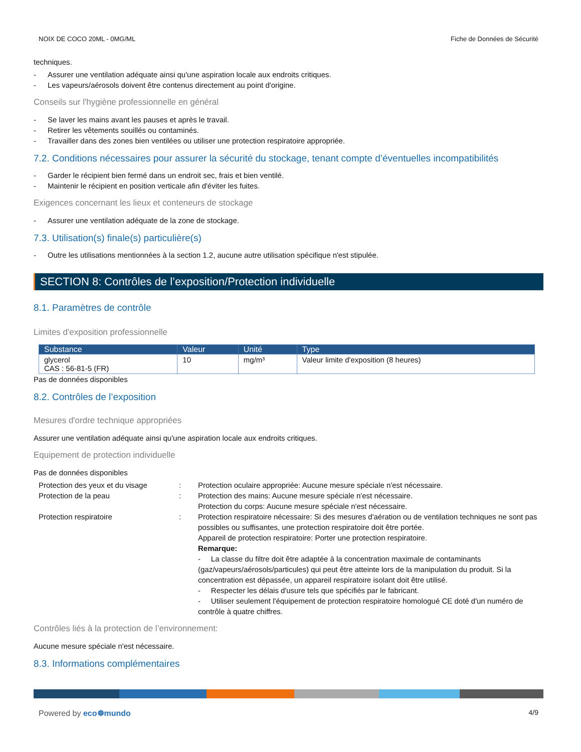NOIX DE COCO 20ML - 0MG/ML Fiche de Données de Sécurité
techniques.
- Assurer une ventilation adéquate ainsi qu'une aspiration locale aux endroits critiques.
- Les vapeurs/aérosols doivent être contenus directement au point d'origine.
Conseils sur l'hygiène professionnelle en général
- Se laver les mains avant les pauses et après le travail.
- Retirer les vêtements souillés ou contaminés.
- Travailler dans des zones bien ventilées ou utiliser une protection respiratoire appropriée.
7.2. Conditions nécessaires pour assurer la sécurité du stockage, tenant compte d’éventuelles incompatibilités
- Garder le récipient bien fermé dans un endroit sec, frais et bien ventilé.
- Maintenir le récipient en position verticale afin d'éviter les fuites.
Exigences concernant les lieux et conteneurs de stockage
- Assurer une ventilation adéquate de la zone de stockage.
7.3. Utilisation(s) finale(s) particulière(s)
- Outre les utilisations mentionnées à la section 1.2, aucune autre utilisation spécifique n'est stipulée.
SECTION 8: Contrôles de l’exposition/Protection individuelle
8.1. Paramètres de contrôle
Limites d'exposition professionnelle
| Substance | Valeur | Unité | Type |
| --- | --- | --- | --- |
| glycerol CAS : 56-81-5 (FR) | 10 | mg/m³ | Valeur limite d'exposition (8 heures) |
Pas de données disponibles
8.2. Contrôles de l’exposition
Mesures d'ordre technique appropriées
Assurer une ventilation adéquate ainsi qu'une aspiration locale aux endroits critiques.
Equipement de protection individuelle
Pas de données disponibles
Protection des yeux et du visage
:
Protection oculaire appropriée: Aucune mesure spéciale n'est nécessaire.
Protection de la peau
:
Protection des mains: Aucune mesure spéciale n'est nécessaire.
Protection du corps: Aucune mesure spéciale n'est nécessaire.
Protection respiratoire
:
Protection respiratoire nécessaire: Si des mesures d'aération ou de ventilation techniques ne sont pas possibles ou suffisantes, une protection respiratoire doit être portée.
Appareil de protection respiratoire: Porter une protection respiratoire.
Remarque:
- La classe du filtre doit être adaptée à la concentration maximale de contaminants (gaz/vapeurs/aérosols/particules) qui peut être atteinte lors de la manipulation du produit. Si la concentration est dépassée, un appareil respiratoire isolant doit être utilisé.
- Respecter les délais d'usure tels que spécifiés par le fabricant.
- Utiliser seulement l'équipement de protection respiratoire homologué CE doté d'un numéro de contrôle à quatre chiffres.
Contrôles liés à la protection de l’environnement:
Aucune mesure spéciale n'est nécessaire.
8.3. Informations complémentaires
Powered by eco☸mundo 4/9